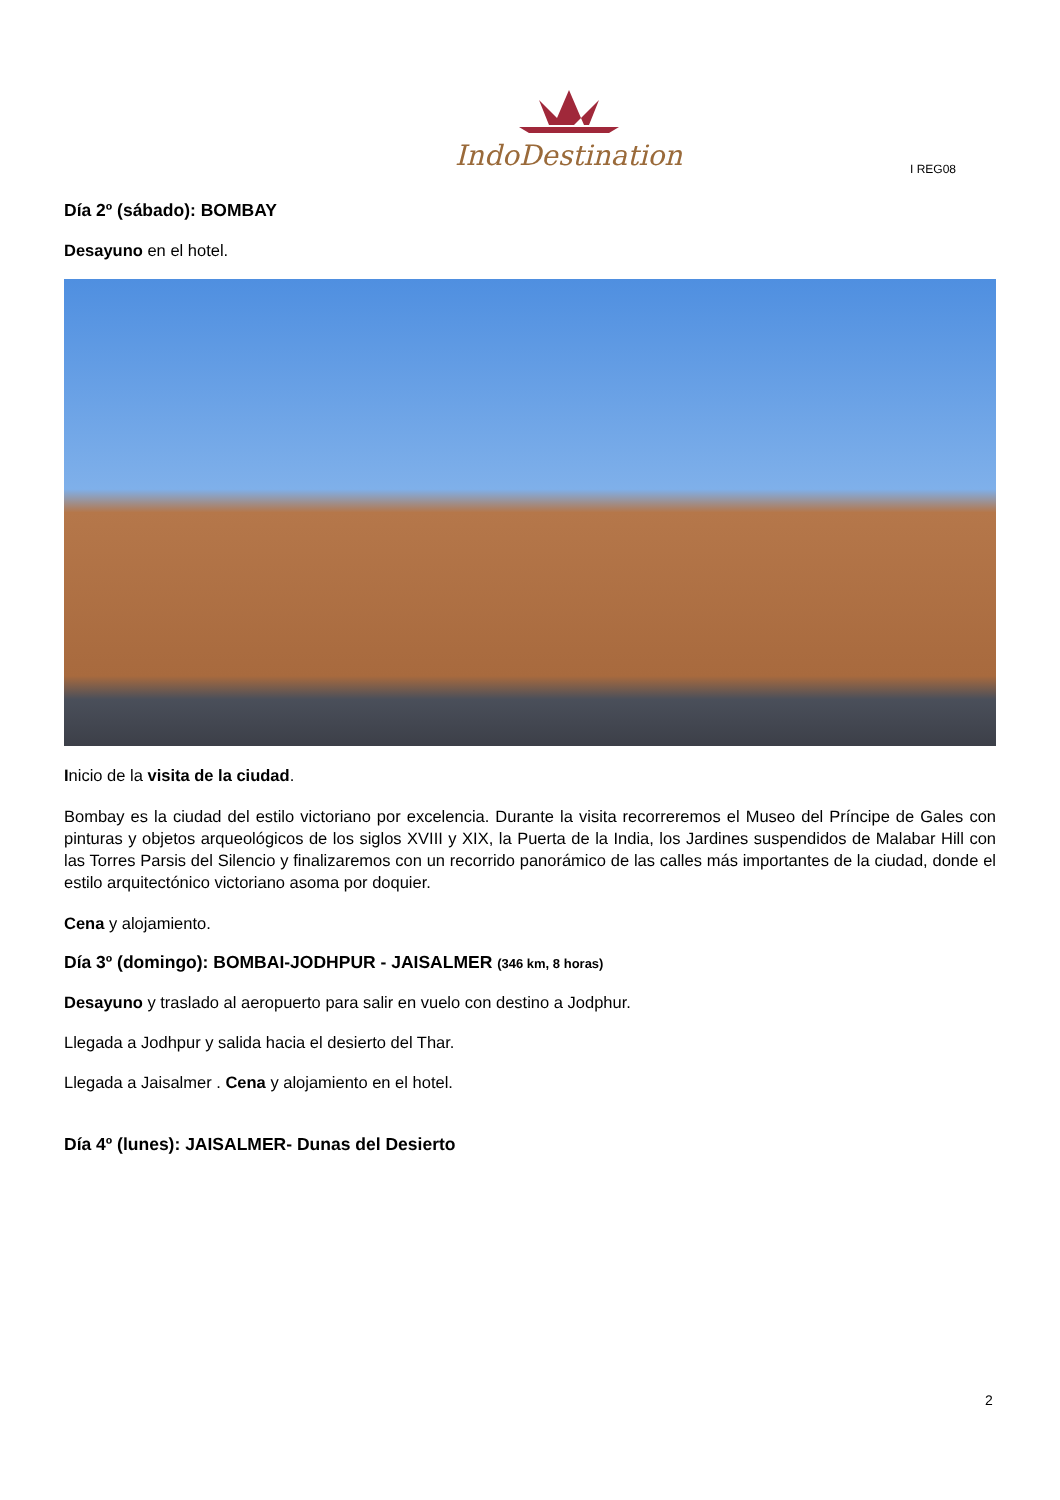IndoDestination
I REG08
Día 2º (sábado): BOMBAY
Desayuno en el hotel.
Inicio de la visita de la ciudad.
Bombay es la ciudad del estilo victoriano por excelencia. Durante la visita recorreremos el Museo del Príncipe de Gales con pinturas y objetos arqueológicos de los siglos XVIII y XIX, la Puerta de la India, los Jardines suspendidos de Malabar Hill con las Torres Parsis del Silencio y finalizaremos con un recorrido panorámico de las calles más importantes de la ciudad, donde el estilo arquitectónico victoriano asoma por doquier.
Cena y alojamiento.
Día 3º (domingo): BOMBAI-JODHPUR - JAISALMER (346 km, 8 horas)
Desayuno y traslado al aeropuerto para salir en vuelo con destino a Jodphur.
Llegada a Jodhpur y salida hacia el desierto del Thar.
Llegada a Jaisalmer . Cena y alojamiento en el hotel.
Día 4º (lunes): JAISALMER- Dunas del Desierto
2